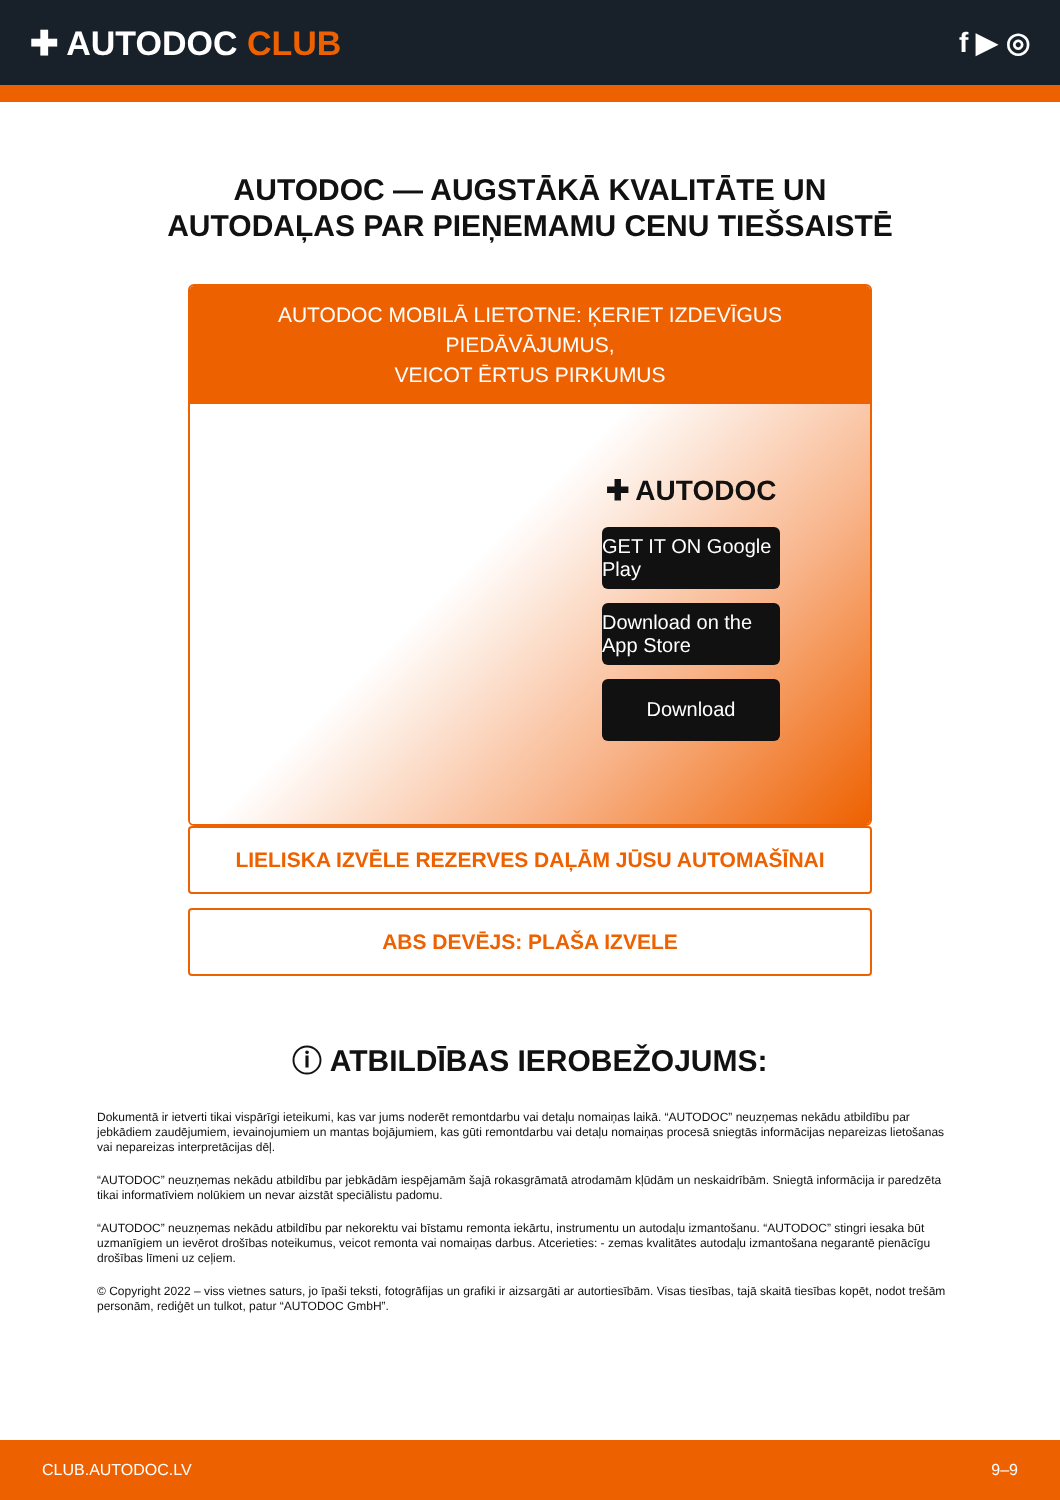✚ AUTODOC CLUB
f ▶ ◎
AUTODOC — AUGSTĀKĀ KVALITĀTE UN
AUTODAĻAS PAR PIEŅEMAMU CENU TIEŠSAISTĒ
AUTODOC MOBILĀ LIETOTNE: ĶERIET IZDEVĪGUS PIEDĀVĀJUMUS,
VEICOT ĒRTUS PIRKUMUS
✚ AUTODOC
GET IT ON Google Play
Download on the App Store
Download
LIELISKA IZVĒLE REZERVES DAĻĀM JŪSU AUTOMAŠĪNAI
ABS DEVĒJS: PLAŠA IZVELE
ⓘ ATBILDĪBAS IEROBEŽOJUMS:
Dokumentā ir ietverti tikai vispārīgi ieteikumi, kas var jums noderēt remontdarbu vai detaļu nomaiņas laikā. “AUTODOC” neuzņemas nekādu atbildību par jebkādiem zaudējumiem, ievainojumiem un mantas bojājumiem, kas gūti remontdarbu vai detaļu nomaiņas procesā sniegtās informācijas nepareizas lietošanas vai nepareizas interpretācijas dēļ.
“AUTODOC” neuzņemas nekādu atbildību par jebkādām iespējamām šajā rokasgrāmatā atrodamām kļūdām un neskaidrībām. Sniegtā informācija ir paredzēta tikai informatīviem nolūkiem un nevar aizstāt speciālistu padomu.
“AUTODOC” neuzņemas nekādu atbildību par nekorektu vai bīstamu remonta iekārtu, instrumentu un autodaļu izmantošanu. “AUTODOC” stingri iesaka būt uzmanīgiem un ievērot drošības noteikumus, veicot remonta vai nomaiņas darbus. Atcerieties: - zemas kvalitātes autodaļu izmantošana negarantē pienācīgu drošības līmeni uz ceļiem.
© Copyright 2022 – viss vietnes saturs, jo īpaši teksti, fotogrāfijas un grafiki ir aizsargāti ar autortiesībām. Visas tiesības, tajā skaitā tiesības kopēt, nodot trešām personām, rediģēt un tulkot, patur “AUTODOC GmbH”.
CLUB.AUTODOC.LV 9–9